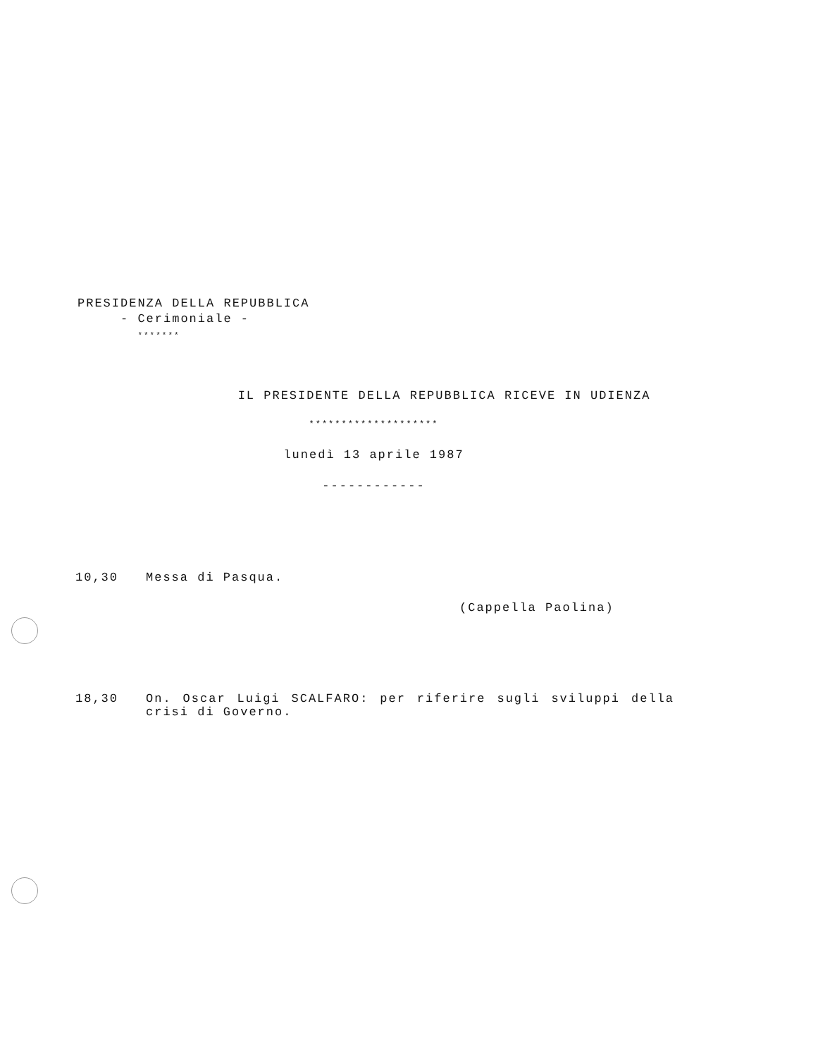PRESIDENZA DELLA REPUBBLICA
- Cerimoniale -
*******
IL PRESIDENTE DELLA REPUBBLICA RICEVE IN UDIENZA
********************
lunedì 13 aprile 1987
------------
10,30 Messa di Pasqua.
(Cappella Paolina)
18,30 On. Oscar Luigi SCALFARO: per riferire sugli sviluppi della crisi di Governo.